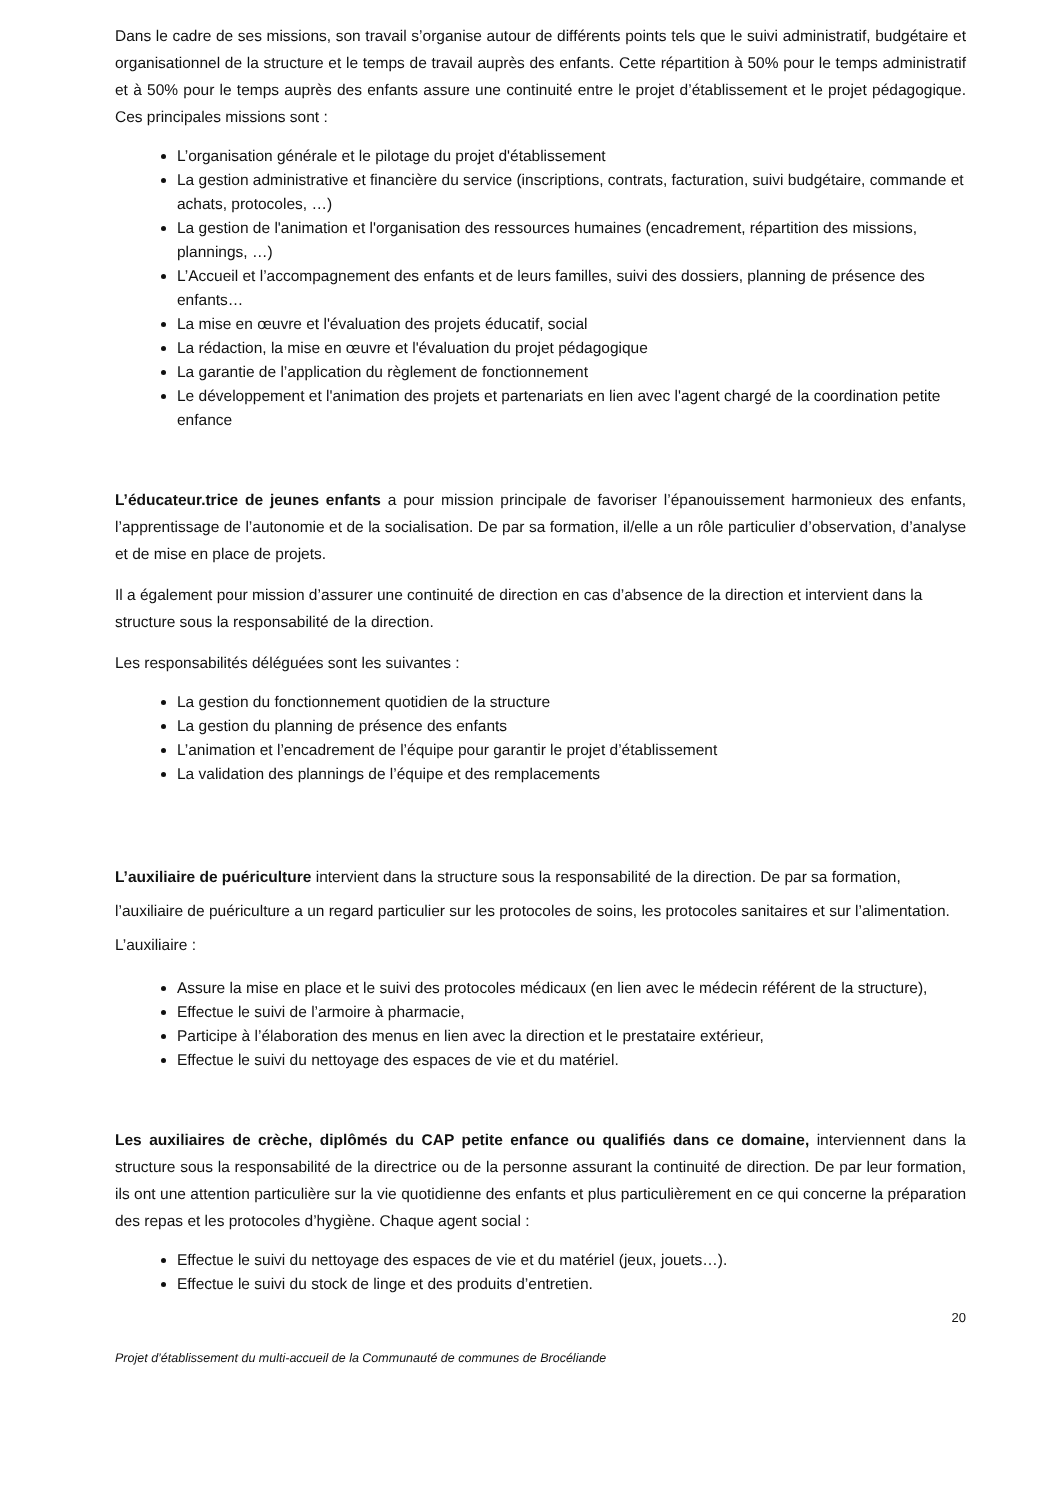Dans le cadre de ses missions, son travail s’organise autour de différents points tels que le suivi administratif, budgétaire et organisationnel de la structure et le temps de travail auprès des enfants. Cette répartition à 50% pour le temps administratif et à 50% pour le temps auprès des enfants assure une continuité entre le projet d’établissement et le projet pédagogique. Ces principales missions sont :
L’organisation générale et le pilotage du projet d'établissement
La gestion administrative et financière du service (inscriptions, contrats, facturation, suivi budgétaire, commande et achats, protocoles, …)
La gestion de l'animation et l'organisation des ressources humaines (encadrement, répartition des missions, plannings, …)
L’Accueil et l’accompagnement des enfants et de leurs familles, suivi des dossiers, planning de présence des enfants…
La mise en œuvre et l'évaluation des projets éducatif, social
La rédaction, la mise en œuvre et l'évaluation du projet pédagogique
La garantie de l’application du règlement de fonctionnement
Le développement et l'animation des projets et partenariats en lien avec l'agent chargé de la coordination petite enfance
L’éducateur.trice de jeunes enfants a pour mission principale de favoriser l’épanouissement harmonieux des enfants, l’apprentissage de l’autonomie et de la socialisation. De par sa formation, il/elle a un rôle particulier d’observation, d’analyse et de mise en place de projets.
Il a également pour mission d’assurer une continuité de direction en cas d’absence de la direction et intervient dans la structure sous la responsabilité de la direction.
Les responsabilités déléguées sont les suivantes :
La gestion du fonctionnement quotidien de la structure
La gestion du planning de présence des enfants
L’animation et l’encadrement de l’équipe pour garantir le projet d’établissement
La validation des plannings de l’équipe et des remplacements
L’auxiliaire de puériculture intervient dans la structure sous la responsabilité de la direction. De par sa formation, l’auxiliaire de puériculture a un regard particulier sur les protocoles de soins, les protocoles sanitaires et sur l’alimentation. L’auxiliaire :
Assure la mise en place et le suivi des protocoles médicaux (en lien avec le médecin référent de la structure),
Effectue le suivi de l’armoire à pharmacie,
Participe à l’élaboration des menus en lien avec la direction et le prestataire extérieur,
Effectue le suivi du nettoyage des espaces de vie et du matériel.
Les auxiliaires de crèche, diplômés du CAP petite enfance ou qualifiés dans ce domaine, interviennent dans la structure sous la responsabilité de la directrice ou de la personne assurant la continuité de direction. De par leur formation, ils ont une attention particulière sur la vie quotidienne des enfants et plus particulièrement en ce qui concerne la préparation des repas et les protocoles d’hygiène. Chaque agent social :
Effectue le suivi du nettoyage des espaces de vie et du matériel (jeux, jouets…).
Effectue le suivi du stock de linge et des produits d’entretien.
20
Projet d’établissement du multi-accueil de la Communauté de communes de Brocéliande